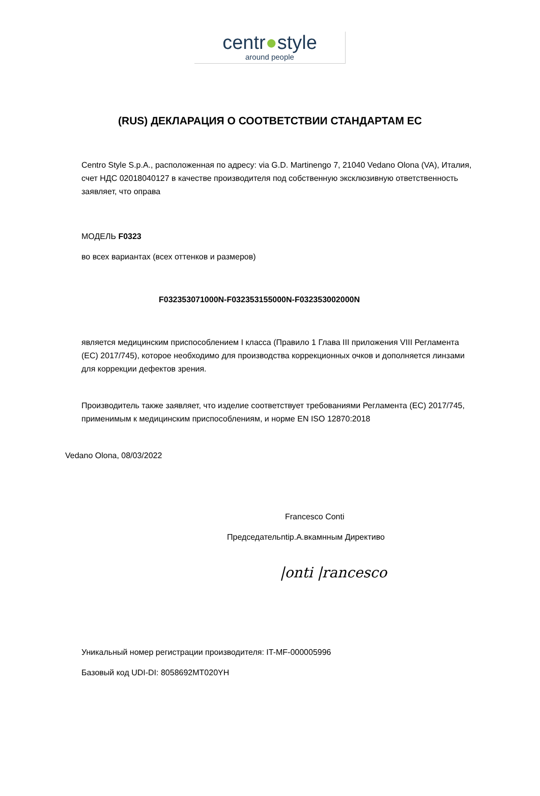centr●style
around people
(RUS) ДЕКЛАРАЦИЯ О СООТВЕТСТВИИ СТАНДАРТАМ ЕС
Centro Style S.p.A., расположенная по адресу: via G.D. Martinengo 7, 21040 Vedano Olona (VA), Италия, счет НДС 02018040127 в качестве производителя под собственную эксклюзивную ответственность заявляет, что оправа
МОДЕЛЬ F0323
во всех вариантах (всех оттенков и размеров)
F032353071000N-F032353155000N-F032353002000N
является медицинским приспособлением I класса (Правило 1 Глава III приложения VIII Регламента (ЕС) 2017/745), которое необходимо для производства коррекционных очков и дополняется линзами для коррекции дефектов зрения.
Производитель также заявляет, что изделие соответствует требованиями Регламента (ЕС) 2017/745, применимым к медицинским приспособлениям, и норме EN ISO 12870:2018
Vedano Olona, 08/03/2022
Francesco Conti
Председательntip.А.вкамнным Директиво
|onti |rancesco
Уникальный номер регистрации производителя: IT-MF-000005996
Базовый код UDI-DI: 8058692MT020YH